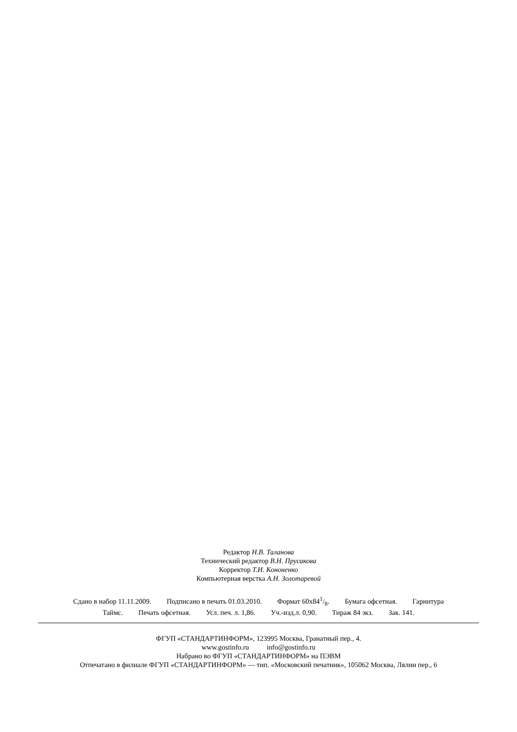Редактор Н.В. Таланова
Технический редактор В.Н. Прусакова
Корректор Т.И. Кононенко
Компьютерная верстка А.Н. Золотаревой
Сдано в набор 11.11.2009. Подписано в печать 01.03.2010. Формат 60х841/8. Бумага офсетная. Гарнитура
Таймс. Печать офсетная. Усл. печ. л. 1,86. Уч.-изд.л. 0,90. Тираж 84 экз. Зак. 141.
ФГУП «СТАНДАРТИНФОРМ», 123995 Москва, Гранатный пер., 4.
www.gostinfo.ru info@gostinfo.ru
Набрано во ФГУП «СТАНДАРТИНФОРМ» на ПЭВМ
Отпечатано в филиале ФГУП «СТАНДАРТИНФОРМ» — тип. «Московский печатник», 105062 Москва, Лялин пер., 6